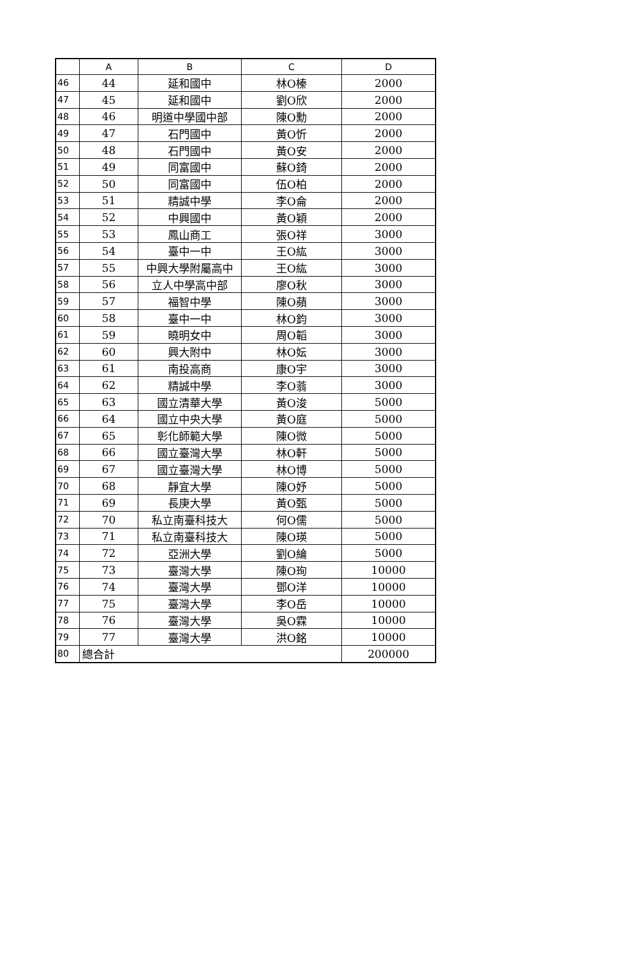| | A | B | C | D |
| --- | --- | --- | --- | --- |
| 46 | 44 | 延和國中 | 林O榛 | 2000 |
| 47 | 45 | 延和國中 | 劉O欣 | 2000 |
| 48 | 46 | 明道中學國中部 | 陳O勳 | 2000 |
| 49 | 47 | 石門國中 | 黃O忻 | 2000 |
| 50 | 48 | 石門國中 | 黃O安 | 2000 |
| 51 | 49 | 同富國中 | 蘇O錡 | 2000 |
| 52 | 50 | 同富國中 | 伍O柏 | 2000 |
| 53 | 51 | 精誠中學 | 李O侖 | 2000 |
| 54 | 52 | 中興國中 | 黃O穎 | 2000 |
| 55 | 53 | 鳳山商工 | 張O祥 | 3000 |
| 56 | 54 | 臺中一中 | 王O紘 | 3000 |
| 57 | 55 | 中興大學附屬高中 | 王O紘 | 3000 |
| 58 | 56 | 立人中學高中部 | 廖O秋 | 3000 |
| 59 | 57 | 福智中學 | 陳O蘋 | 3000 |
| 60 | 58 | 臺中一中 | 林O鈞 | 3000 |
| 61 | 59 | 曉明女中 | 周O韜 | 3000 |
| 62 | 60 | 興大附中 | 林O妘 | 3000 |
| 63 | 61 | 南投高商 | 康O宇 | 3000 |
| 64 | 62 | 精誠中學 | 李O蓊 | 3000 |
| 65 | 63 | 國立清華大學 | 黃O浚 | 5000 |
| 66 | 64 | 國立中央大學 | 黃O庭 | 5000 |
| 67 | 65 | 彰化師範大學 | 陳O微 | 5000 |
| 68 | 66 | 國立臺灣大學 | 林O軒 | 5000 |
| 69 | 67 | 國立臺灣大學 | 林O博 | 5000 |
| 70 | 68 | 靜宜大學 | 陳O妤 | 5000 |
| 71 | 69 | 長庚大學 | 黃O甄 | 5000 |
| 72 | 70 | 私立南臺科技大 | 何O儒 | 5000 |
| 73 | 71 | 私立南臺科技大 | 陳O瑛 | 5000 |
| 74 | 72 | 亞洲大學 | 劉O綸 | 5000 |
| 75 | 73 | 臺灣大學 | 陳O珣 | 10000 |
| 76 | 74 | 臺灣大學 | 鄧O洋 | 10000 |
| 77 | 75 | 臺灣大學 | 李O岳 | 10000 |
| 78 | 76 | 臺灣大學 | 吳O霖 | 10000 |
| 79 | 77 | 臺灣大學 | 洪O銘 | 10000 |
| 80 | 總合計 | | | 200000 |